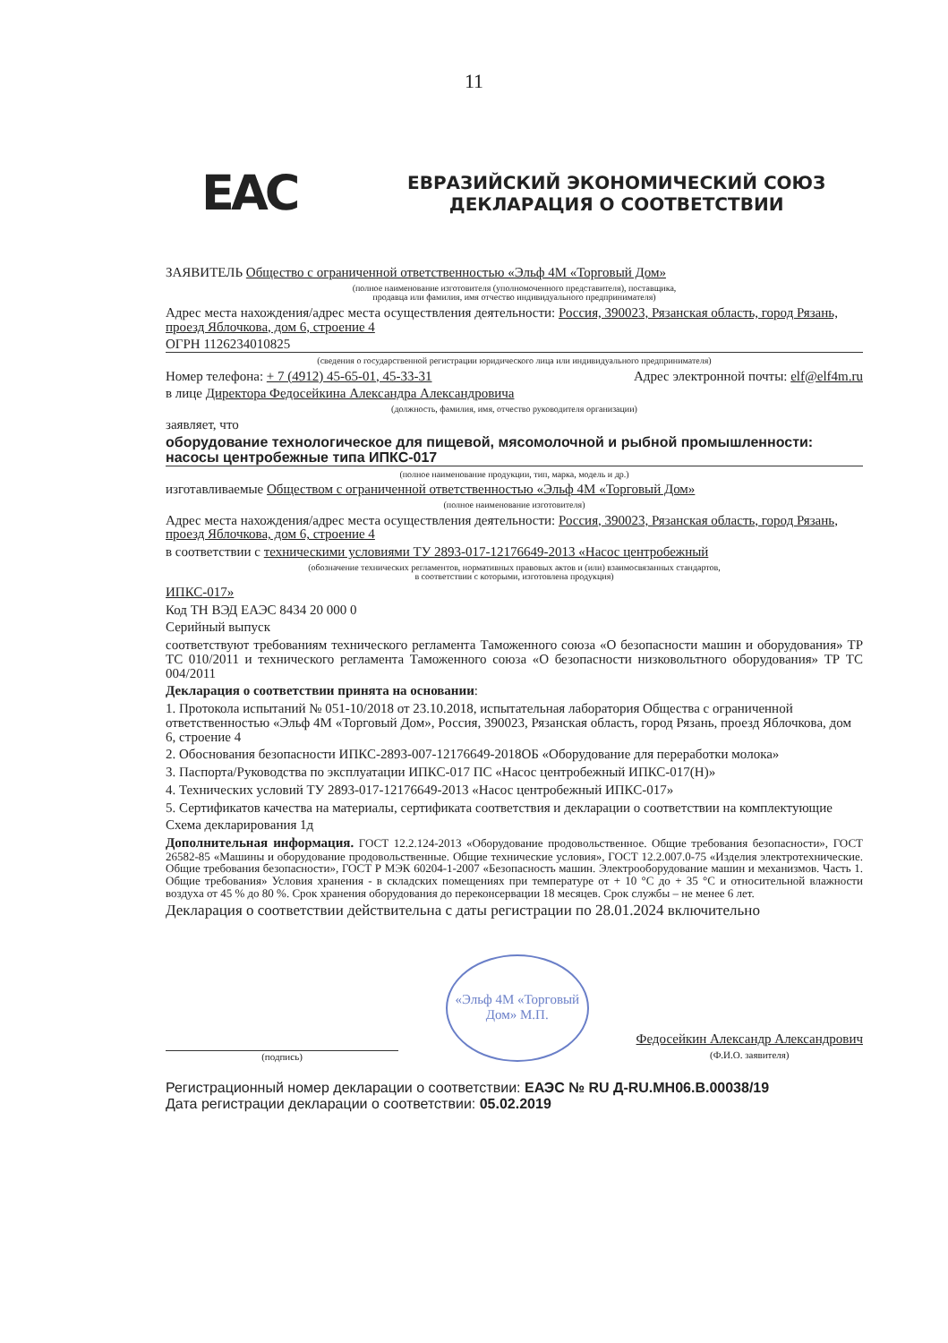11
EAC
ЕВРАЗИЙСКИЙ ЭКОНОМИЧЕСКИЙ СОЮЗ
ДЕКЛАРАЦИЯ О СООТВЕТСТВИИ
ЗАЯВИТЕЛЬ Общество с ограниченной ответственностью «Эльф 4М «Торговый Дом»
(полное наименование изготовителя (уполномоченного представителя), поставщика,
продавца или фамилия, имя отчество индивидуального предпринимателя)
Адрес места нахождения/адрес места осуществления деятельности: Россия, 390023, Рязанская область, город Рязань, проезд Яблочкова, дом 6, строение 4
ОГРН 1126234010825
(сведения о государственной регистрации юридического лица или индивидуального предпринимателя)
Номер телефона: + 7 (4912) 45-65-01, 45-33-31 Адрес электронной почты: elf@elf4m.ru
в лице Директора Федосейкина Александра Александровича
(должность, фамилия, имя, отчество руководителя организации)
заявляет, что
оборудование технологическое для пищевой, мясомолочной и рыбной промышленности: насосы центробежные типа ИПКС-017
(полное наименование продукции, тип, марка, модель и др.)
изготавливаемые Обществом с ограниченной ответственностью «Эльф 4М «Торговый Дом»
(полное наименование изготовителя)
Адрес места нахождения/адрес места осуществления деятельности: Россия, 390023, Рязанская область, город Рязань, проезд Яблочкова, дом 6, строение 4
в соответствии с техническими условиями ТУ 2893-017-12176649-2013 «Насос центробежный
(обозначение технических регламентов, нормативных правовых актов и (или) взаимосвязанных стандартов,
в соответствии с которыми, изготовлена продукция)
ИПКС-017»
Код ТН ВЭД ЕАЭС 8434 20 000 0
Серийный выпуск
соответствуют требованиям технического регламента Таможенного союза «О безопасности машин и оборудования» ТР ТС 010/2011 и технического регламента Таможенного союза «О безопасности низковольтного оборудования» ТР ТС 004/2011
Декларация о соответствии принята на основании:
1. Протокола испытаний № 051-10/2018 от 23.10.2018, испытательная лаборатория Общества с ограниченной ответственностью «Эльф 4М «Торговый Дом», Россия, 390023, Рязанская область, город Рязань, проезд Яблочкова, дом 6, строение 4
2. Обоснования безопасности ИПКС-2893-007-12176649-2018ОБ «Оборудование для переработки молока»
3. Паспорта/Руководства по эксплуатации ИПКС-017 ПС «Насос центробежный ИПКС-017(Н)»
4. Технических условий ТУ 2893-017-12176649-2013 «Насос центробежный ИПКС-017»
5. Сертификатов качества на материалы, сертификата соответствия и декларации о соответствии на комплектующие
Схема декларирования 1д
Дополнительная информация. ГОСТ 12.2.124-2013 «Оборудование продовольственное. Общие требования безопасности», ГОСТ 26582-85 «Машины и оборудование продовольственные. Общие технические условия», ГОСТ 12.2.007.0-75 «Изделия электротехнические. Общие требования безопасности», ГОСТ Р МЭК 60204-1-2007 «Безопасность машин. Электрооборудование машин и механизмов. Часть 1. Общие требования» Условия хранения - в складских помещениях при температуре от + 10 °С до + 35 °С и относительной влажности воздуха от 45 % до 80 %. Срок хранения оборудования до переконсервации 18 месяцев. Срок службы – не менее 6 лет.
Декларация о соответствии действительна с даты регистрации по 28.01.2024 включительно
(подпись)
«Эльф 4М «Торговый Дом» М.П.
Федосейкин Александр Александрович
(Ф.И.О. заявителя)
Регистрационный номер декларации о соответствии: ЕАЭС № RU Д-RU.МН06.В.00038/19
Дата регистрации декларации о соответствии: 05.02.2019